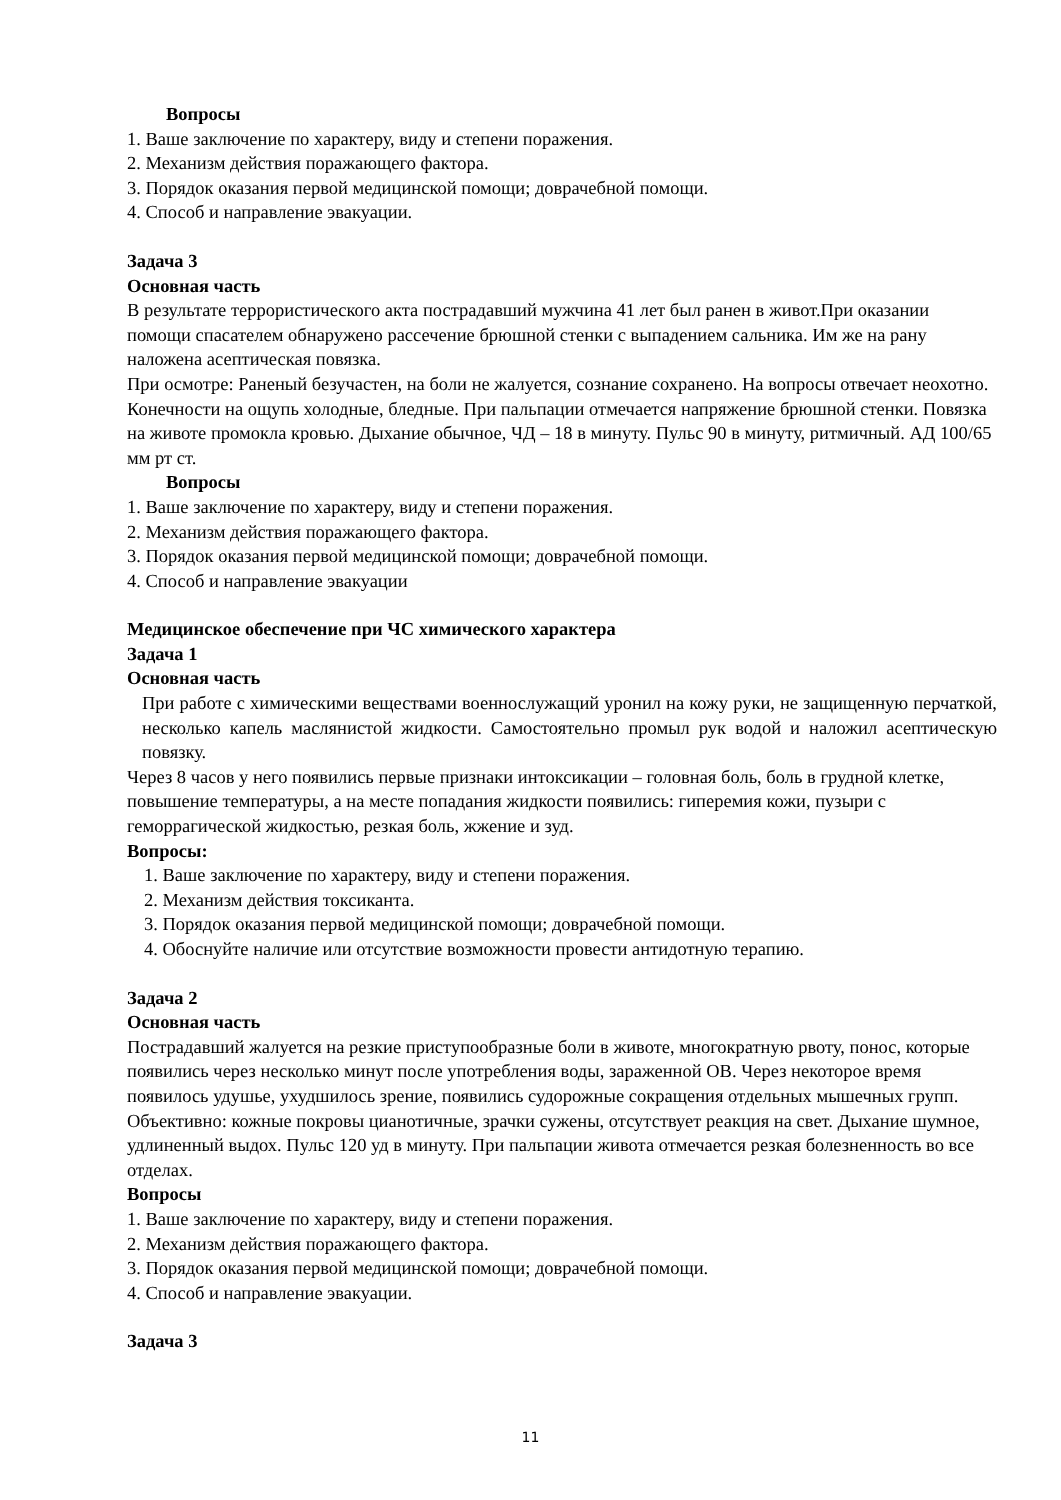Вопросы
1. Ваше заключение по характеру, виду и степени поражения.
2. Механизм действия поражающего фактора.
3. Порядок оказания первой медицинской помощи; доврачебной помощи.
4. Способ и направление эвакуации.
Задача 3
Основная часть
В результате террористического акта пострадавший мужчина 41 лет был ранен в живот.При оказании помощи спасателем обнаружено рассечение брюшной стенки с выпадением сальника. Им же на рану наложена асептическая повязка.
При осмотре: Раненый безучастен, на боли не жалуется, сознание сохранено. На вопросы отвечает неохотно. Конечности на ощупь холодные, бледные. При пальпации отмечается напряжение брюшной стенки. Повязка на животе промокла кровью. Дыхание обычное, ЧД – 18 в минуту. Пульс 90 в минуту, ритмичный. АД 100/65 мм рт ст.
Вопросы
1. Ваше заключение по характеру, виду и степени поражения.
2. Механизм действия поражающего фактора.
3. Порядок оказания первой медицинской помощи; доврачебной помощи.
4. Способ и направление эвакуации
Медицинское обеспечение при ЧС химического характера
Задача 1
Основная часть
При работе с химическими веществами военнослужащий уронил на кожу руки, не защищенную перчаткой, несколько капель маслянистой жидкости. Самостоятельно промыл рук водой и наложил асептическую повязку.
Через 8 часов у него появились первые признаки интоксикации – головная боль, боль в грудной клетке, повышение температуры, а на месте попадания жидкости появились: гиперемия кожи, пузыри с геморрагической жидкостью, резкая боль, жжение и зуд.
Вопросы:
1. Ваше заключение по характеру, виду и степени поражения.
2. Механизм действия токсиканта.
3. Порядок оказания первой медицинской помощи; доврачебной помощи.
4. Обоснуйте наличие или отсутствие возможности провести антидотную терапию.
Задача 2
Основная часть
Пострадавший жалуется на резкие приступообразные боли в животе, многократную рвоту, понос, которые появились через несколько минут после употребления воды, зараженной ОВ. Через некоторое время появилось удушье, ухудшилось зрение, появились судорожные сокращения отдельных мышечных групп.
Объективно: кожные покровы цианотичные, зрачки сужены, отсутствует реакция на свет. Дыхание шумное, удлиненный выдох. Пульс 120 уд в минуту. При пальпации живота отмечается резкая болезненность во все отделах.
Вопросы
1. Ваше заключение по характеру, виду и степени поражения.
2. Механизм действия поражающего фактора.
3. Порядок оказания первой медицинской помощи; доврачебной помощи.
4. Способ и направление эвакуации.
Задача 3
11